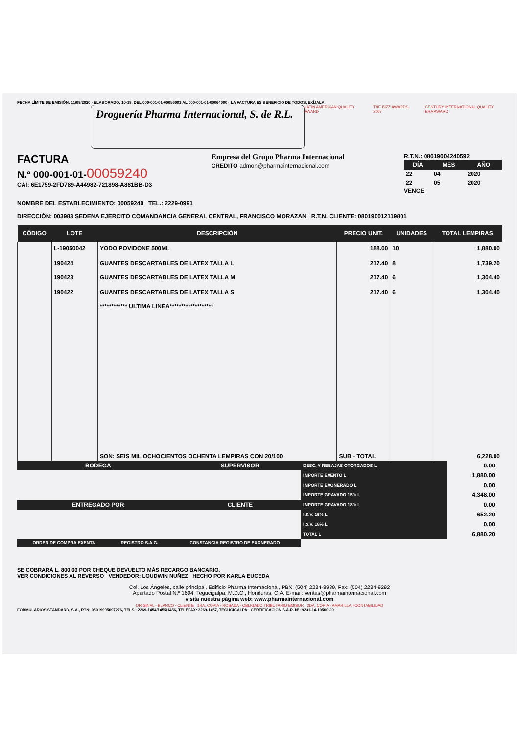FECHA LÍMITE DE EMISIÓN: 11/09/2020 · ELABORADO: 10-19, DEL 000-001-01-00056001 AL 000-001-01-00064000 · LA FACTURA ES BENEFICIO DE TODOS, EXÍJALA.
Droguería Pharma Internacional, S. de R.L.
LATIN AMERICAN QUALITY AWARD THE BIZZ AWARDS 2007 CENTURY INTERNATIONAL QUALITY ERA AWARD
FACTURA
N.º 000-001-01-00059240
CAI: 6E1759-2FD789-A44982-721898-A881BB-D3
Empresa del Grupo Pharma Internacional
CREDITO admon@pharmainternacional.com
R.T.N.: 08019004240592
| DÍA | MES | AÑO |
| --- | --- | --- |
| 22 | 04 | 2020 |
| 22 | 05 | 2020 |
VENCE
NOMBRE DEL ESTABLECIMIENTO: 00059240 TEL.: 2229-0991
DIRECCIÓN: 003983 SEDENA EJERCITO COMANDANCIA GENERAL CENTRAL, FRANCISCO MORAZAN R.T.N. CLIENTE: 080190012119801
| CÓDIGO | LOTE | DESCRIPCIÓN | PRECIO UNIT. | UNIDADES | TOTAL LEMPIRAS |
| --- | --- | --- | --- | --- | --- |
| | L-19050042 | YODO POVIDONE 500ML | 188.00 | 10 | 1,880.00 |
| | 190424 | GUANTES DESCARTABLES DE LATEX TALLA L | 217.40 | 8 | 1,739.20 |
| | 190423 | GUANTES DESCARTABLES DE LATEX TALLA M | 217.40 | 6 | 1,304.40 |
| | 190422 | GUANTES DESCARTABLES DE LATEX TALLA S | 217.40 | 6 | 1,304.40 |
| | | ************ ULTIMA LINEA******************* | | | |
| | | SON: SEIS MIL OCHOCIENTOS OCHENTA LEMPIRAS CON 20/100 | SUB - TOTAL | | 6,228.00 |
| BODEGA | SUPERVISOR |
| --- | --- |
| ENTREGADO POR | CLIENTE |
| DESC. Y REBAJAS OTORGADOS L | 0.00 |
| IMPORTE EXENTO L | 1,880.00 |
| IMPORTE EXONERADO L | 0.00 |
| IMPORTE GRAVADO 15% L | 4,348.00 |
| IMPORTE GRAVADO 18% L | 0.00 |
| I.S.V. 15% L | 652.20 |
| I.S.V. 18% L | 0.00 |
| TOTAL L | 6,880.20 |
| ORDEN DE COMPRA EXENTA | REGISTRO S.A.G. | CONSTANCIA REGISTRO DE EXONERADO |
| --- | --- | --- |
SE COBRARÁ L. 800.00 POR CHEQUE DEVUELTO MÁS RECARGO BANCARIO.
VER CONDICIONES AL REVERSO VENDEDOR: LOUDWIN NUÑEZ HECHO POR KARLA EUCEDA
Col. Los Ángeles, calle principal, Edificio Pharma Internacional, PBX: (504) 2234-8989, Fax: (504) 2234-9292
Apartado Postal N.º 1604, Tegucigalpa, M.D.C., Honduras, C.A. E-mail: ventas@pharmainternacional.com
visita nuestra página web: www.pharmainternacional.com
ORIGINAL - BLANCO - CLIENTE 1RA. COPIA - ROSADA - OBLIGADO TRIBUTARIO EMISOR 2DA. COPIA - AMARILLA - CONTABILIDAD
FORMULARIOS STANDARD, S.A., RTN: 05019995097276, TELS.: 2269-1454/1455/1456, TELEFAX: 2269-1457, TEGUCIGALPA · CERTIFICACIÓN S.A.R. Nº: 9231-14-10500-90